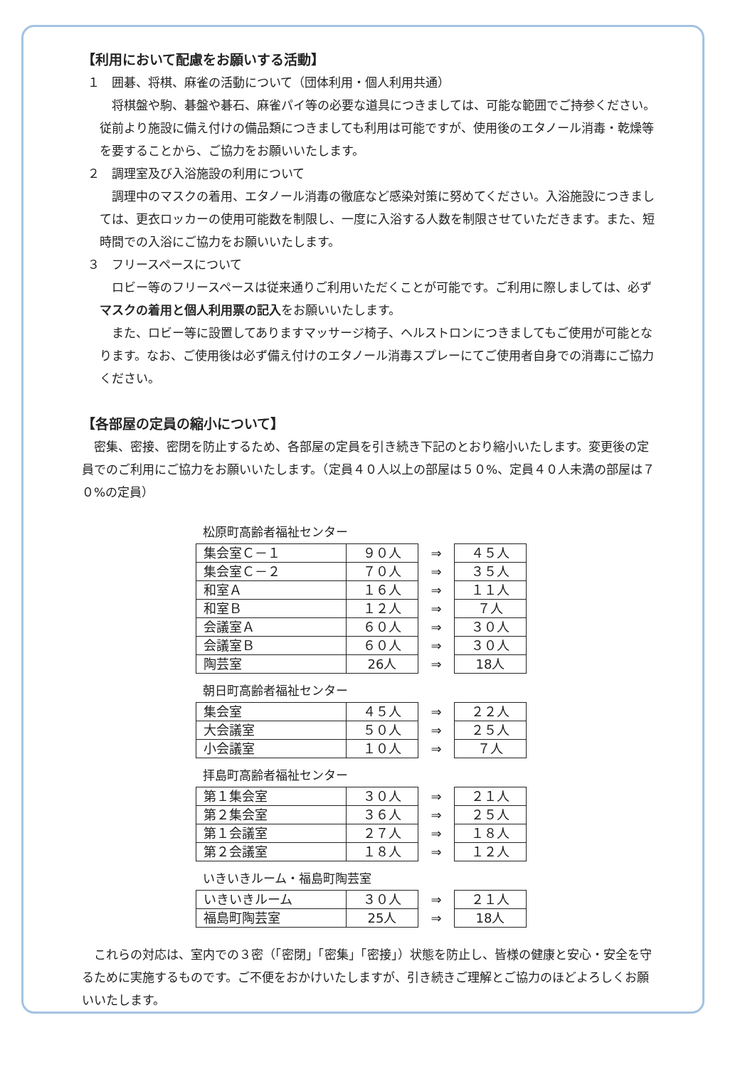【利用において配慮をお願いする活動】
１　囲碁、将棋、麻雀の活動について（団体利用・個人利用共通）
　将棋盤や駒、碁盤や碁石、麻雀パイ等の必要な道具につきましては、可能な範囲でご持参ください。従前より施設に備え付けの備品類につきましても利用は可能ですが、使用後のエタノール消毒・乾燥等を要することから、ご協力をお願いいたします。
２　調理室及び入浴施設の利用について
　調理中のマスクの着用、エタノール消毒の徹底など感染対策に努めてください。入浴施設につきましては、更衣ロッカーの使用可能数を制限し、一度に入浴する人数を制限させていただきます。また、短時間での入浴にご協力をお願いいたします。
３　フリースペースについて
　ロビー等のフリースペースは従来通りご利用いただくことが可能です。ご利用に際しましては、必ずマスクの着用と個人利用票の記入をお願いいたします。
　また、ロビー等に設置してありますマッサージ椅子、ヘルストロンにつきましてもご使用が可能となります。なお、ご使用後は必ず備え付けのエタノール消毒スプレーにてご使用者自身での消毒にご協力ください。
【各部屋の定員の縮小について】
　密集、密接、密閉を防止するため、各部屋の定員を引き続き下記のとおり縮小いたします。変更後の定員でのご利用にご協力をお願いいたします。（定員４０人以上の部屋は５０%、定員４０人未満の部屋は７０%の定員）
松原町高齢者福祉センター
| 集会室Ｃ－１ | ９０人 | ⇒ | ４５人 |
| 集会室Ｃ－２ | ７０人 | ⇒ | ３５人 |
| 和室Ａ | １６人 | ⇒ | １１人 |
| 和室Ｂ | １２人 | ⇒ | ７人 |
| 会議室Ａ | ６０人 | ⇒ | ３０人 |
| 会議室Ｂ | ６０人 | ⇒ | ３０人 |
| 陶芸室 | 26人 | ⇒ | 18人 |
朝日町高齢者福祉センター
| 集会室 | ４５人 | ⇒ | ２２人 |
| 大会議室 | ５０人 | ⇒ | ２５人 |
| 小会議室 | １０人 | ⇒ | ７人 |
拝島町高齢者福祉センター
| 第１集会室 | ３０人 | ⇒ | ２１人 |
| 第２集会室 | ３６人 | ⇒ | ２５人 |
| 第１会議室 | ２７人 | ⇒ | １８人 |
| 第２会議室 | １８人 | ⇒ | １２人 |
いきいきルーム・福島町陶芸室
| いきいきルーム | ３０人 | ⇒ | ２１人 |
| 福島町陶芸室 | 25人 | ⇒ | 18人 |
　これらの対応は、室内での３密（「密閉」「密集」「密接」）状態を防止し、皆様の健康と安心・安全を守るために実施するものです。ご不便をおかけいたしますが、引き続きご理解とご協力のほどよろしくお願いいたします。